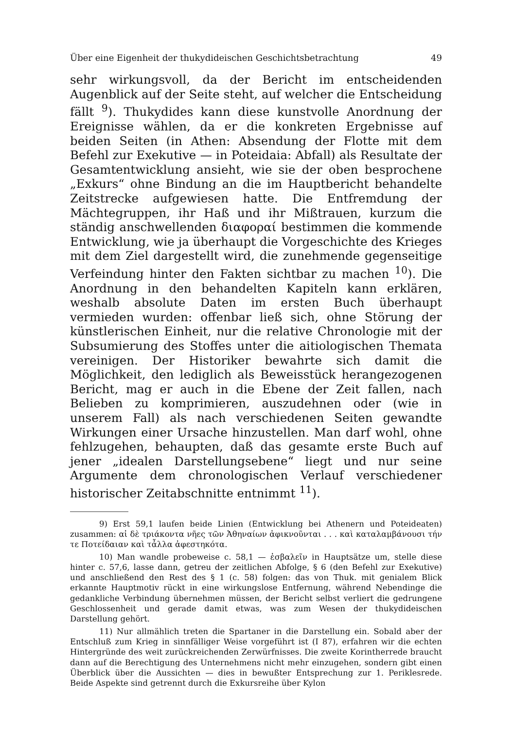Über eine Eigenheit der thukydideischen Geschichtsbetrachtung 49
sehr wirkungsvoll, da der Bericht im entscheidenden Augenblick auf der Seite steht, auf welcher die Entscheidung fällt <sup>9</sup>). Thukydides kann diese kunstvolle Anordnung der Ereignisse wählen, da er die konkreten Ergebnisse auf beiden Seiten (in Athen: Absendung der Flotte mit dem Befehl zur Exekutive — in Poteidaia: Abfall) als Resultate der Gesamtentwicklung ansieht, wie sie der oben besprochene „Exkurs“ ohne Bindung an die im Hauptbericht behandelte Zeitstrecke aufgewiesen hatte. Die Entfremdung der Mächtegruppen, ihr Haß und ihr Mißtrauen, kurzum die ständig anschwellenden διαφοραί bestimmen die kommende Entwicklung, wie ja überhaupt die Vorgeschichte des Krieges mit dem Ziel dargestellt wird, die zunehmende gegenseitige Verfeindung hinter den Fakten sichtbar zu machen <sup>10</sup>). Die Anordnung in den behandelten Kapiteln kann erklären, weshalb absolute Daten im ersten Buch überhaupt vermieden wurden: offenbar ließ sich, ohne Störung der künstlerischen Einheit, nur die relative Chronologie mit der Subsumierung des Stoffes unter die aitiologischen Themata vereinigen. Der Historiker bewahrte sich damit die Möglichkeit, den lediglich als Beweisstück herangezogenen Bericht, mag er auch in die Ebene der Zeit fallen, nach Belieben zu komprimieren, auszudehnen oder (wie in unserem Fall) als nach verschiedenen Seiten gewandte Wirkungen einer Ursache hinzustellen. Man darf wohl, ohne fehlzugehen, behaupten, daß das gesamte erste Buch auf jener „idealen Darstellungsebene“ liegt und nur seine Argumente dem chronologischen Verlauf verschiedener historischer Zeitabschnitte entnimmt <sup>11</sup>).
9) Erst 59,1 laufen beide Linien (Entwicklung bei Athenern und Poteideaten) zusammen: αἱ δὲ τριάκοντα νῆες τῶν Ἀθηναίων ἀφικνοῦνται . . . καὶ καταλαμβάνουσι τήν τε Ποτείδαιαν καὶ τἆλλα ἀφεστηκότα.
10) Man wandle probeweise c. 58,1 — ἐσβαλεῖν in Hauptsätze um, stelle diese hinter c. 57,6, lasse dann, getreu der zeitlichen Abfolge, § 6 (den Befehl zur Exekutive) und anschließend den Rest des § 1 (c. 58) folgen: das von Thuk. mit genialem Blick erkannte Hauptmotiv rückt in eine wirkungslose Entfernung, während Nebendinge die gedankliche Verbindung übernehmen müssen, der Bericht selbst verliert die gedrungene Geschlossenheit und gerade damit etwas, was zum Wesen der thukydideischen Darstellung gehört.
11) Nur allmählich treten die Spartaner in die Darstellung ein. Sobald aber der Entschluß zum Krieg in sinnfälliger Weise vorgeführt ist (I 87), erfahren wir die echten Hintergründe des weit zurückreichenden Zerwürfnisses. Die zweite Korintherrede braucht dann auf die Berechtigung des Unternehmens nicht mehr einzugehen, sondern gibt einen Überblick über die Aussichten — dies in bewußter Entsprechung zur 1. Periklesrede. Beide Aspekte sind getrennt durch die Exkursreihe über Kylon